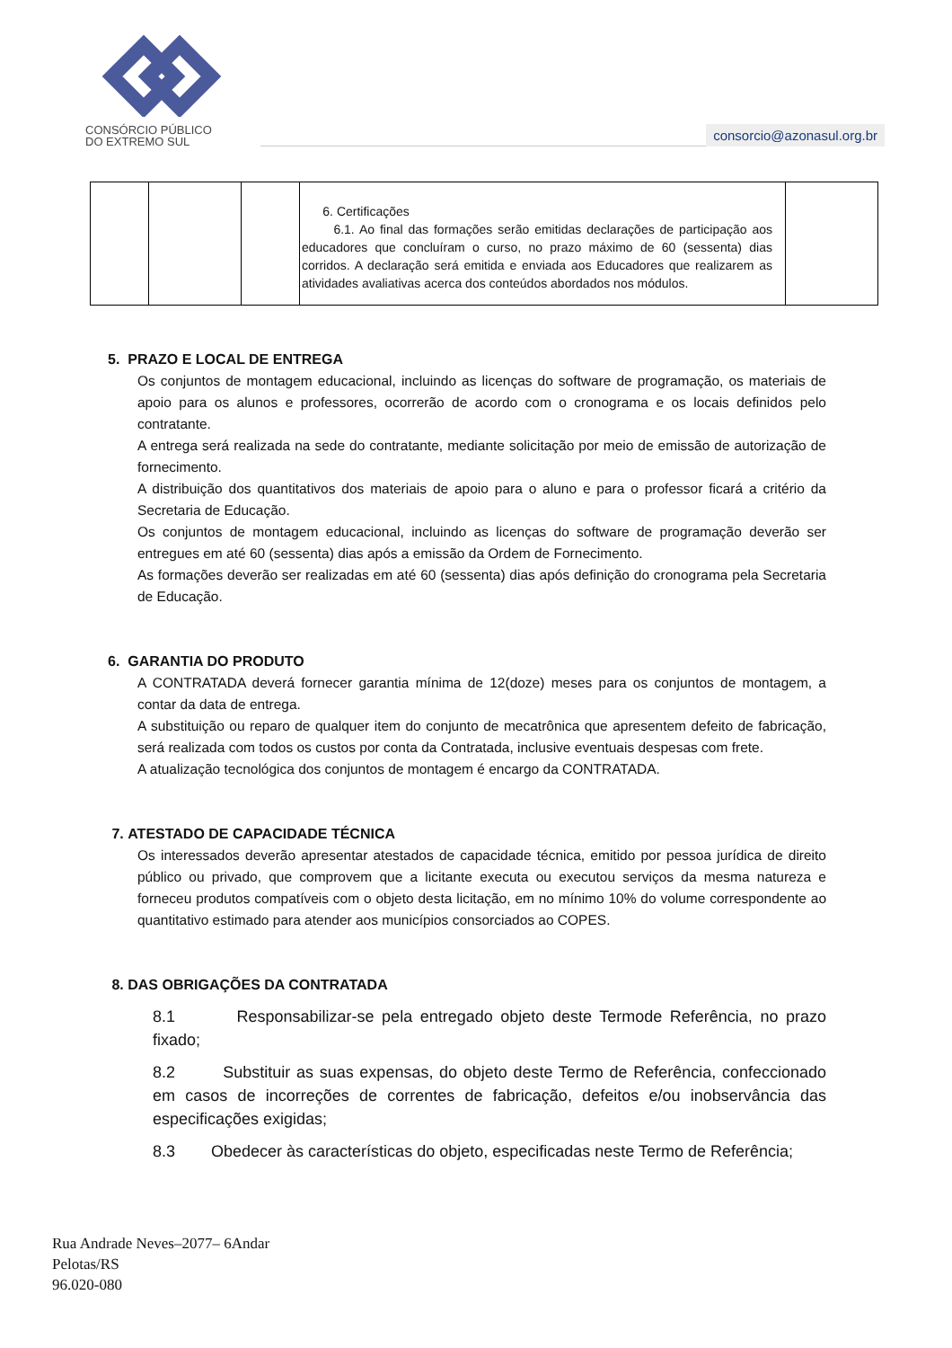CONSÓRCIO PÚBLICO
DO EXTREMO SUL
consorcio@azonasul.org.br
| | | | 6. Certificações 6.1. Ao final das formações serão emitidas declarações de participação aos educadores que concluíram o curso, no prazo máximo de 60 (sessenta) dias corridos. A declaração será emitida e enviada aos Educadores que realizarem as atividades avaliativas acerca dos conteúdos abordados nos módulos. | |
5. PRAZO E LOCAL DE ENTREGA
Os conjuntos de montagem educacional, incluindo as licenças do software de programação, os materiais de apoio para os alunos e professores, ocorrerão de acordo com o cronograma e os locais definidos pelo contratante.
A entrega será realizada na sede do contratante, mediante solicitação por meio de emissão de autorização de fornecimento.
A distribuição dos quantitativos dos materiais de apoio para o aluno e para o professor ficará a critério da Secretaria de Educação.
Os conjuntos de montagem educacional, incluindo as licenças do software de programação deverão ser entregues em até 60 (sessenta) dias após a emissão da Ordem de Fornecimento.
As formações deverão ser realizadas em até 60 (sessenta) dias após definição do cronograma pela Secretaria de Educação.
6. GARANTIA DO PRODUTO
A CONTRATADA deverá fornecer garantia mínima de 12(doze) meses para os conjuntos de montagem, a contar da data de entrega.
A substituição ou reparo de qualquer item do conjunto de mecatrônica que apresentem defeito de fabricação, será realizada com todos os custos por conta da Contratada, inclusive eventuais despesas com frete.
A atualização tecnológica dos conjuntos de montagem é encargo da CONTRATADA.
7. ATESTADO DE CAPACIDADE TÉCNICA
Os interessados deverão apresentar atestados de capacidade técnica, emitido por pessoa jurídica de direito público ou privado, que comprovem que a licitante executa ou executou serviços da mesma natureza e forneceu produtos compatíveis com o objeto desta licitação, em no mínimo 10% do volume correspondente ao quantitativo estimado para atender aos municípios consorciados ao COPES.
8. DAS OBRIGAÇÕES DA CONTRATADA
8.1 Responsabilizar-se pela entregado objeto deste Termode Referência, no prazo fixado;
8.2 Substituir as suas expensas, do objeto deste Termo de Referência, confeccionado em casos de incorreções de correntes de fabricação, defeitos e/ou inobservância das especificações exigidas;
8.3 Obedecer às características do objeto, especificadas neste Termo de Referência;
Rua Andrade Neves–2077– 6Andar
Pelotas/RS
96.020-080